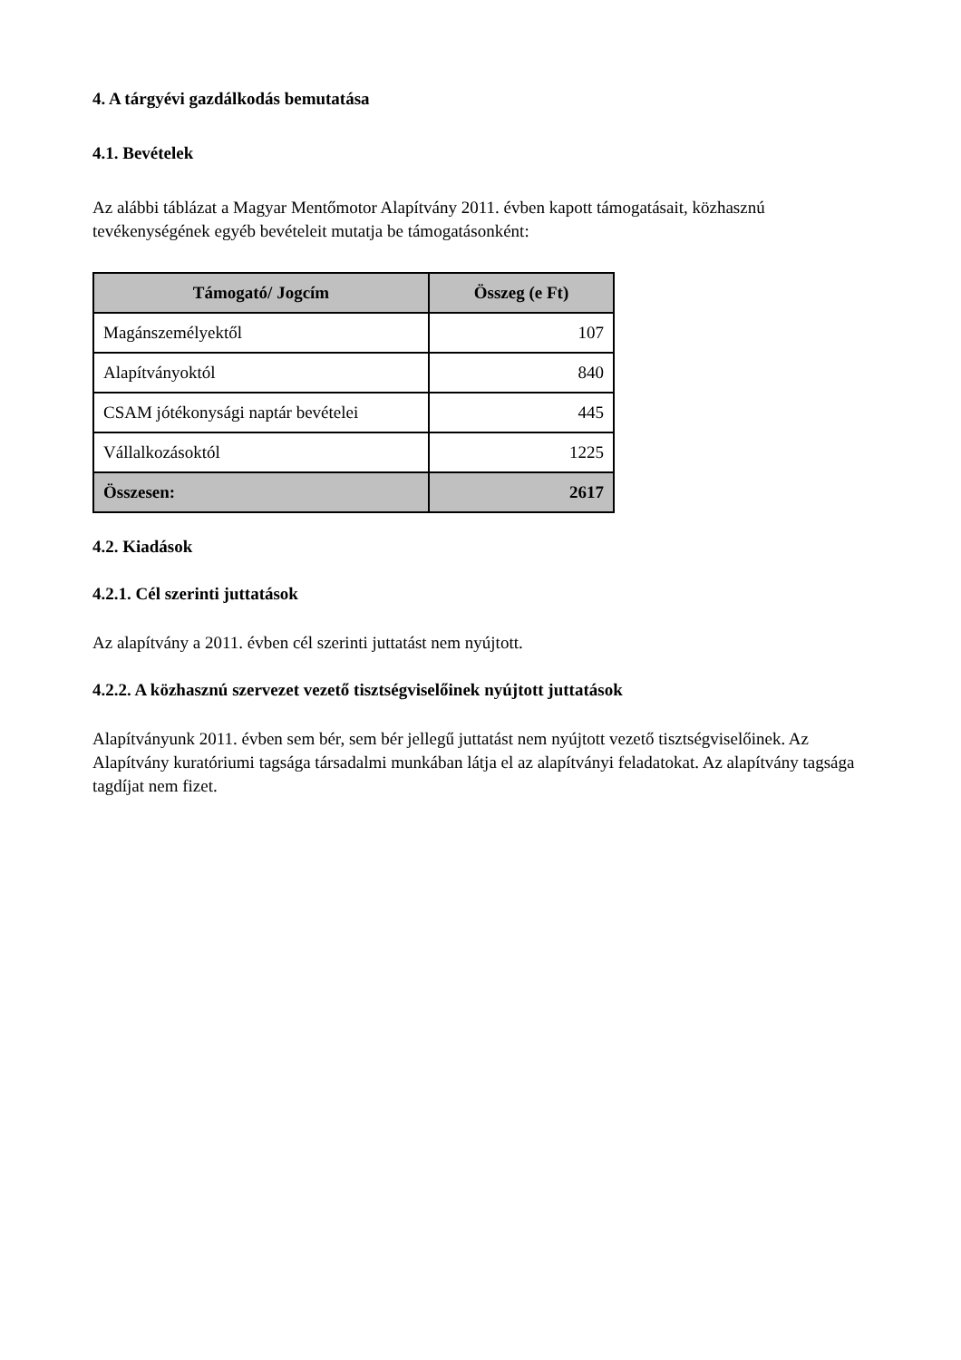4. A tárgyévi gazdálkodás bemutatása
4.1. Bevételek
Az alábbi táblázat a Magyar Mentőmotor Alapítvány 2011. évben kapott támogatásait, közhasznú tevékenységének egyéb bevételeit mutatja be támogatásonként:
| Támogató/ Jogcím | Összeg (e Ft) |
| --- | --- |
| Magánszemélyektől | 107 |
| Alapítványoktól | 840 |
| CSAM jótékonysági naptár bevételei | 445 |
| Vállalkozásoktól | 1225 |
| Összesen: | 2617 |
4.2. Kiadások
4.2.1. Cél szerinti juttatások
Az alapítvány a 2011. évben cél szerinti juttatást nem nyújtott.
4.2.2. A közhasznú szervezet vezető tisztségviselőinek nyújtott juttatások
Alapítványunk 2011. évben sem bér, sem bér jellegű juttatást nem nyújtott vezető tisztségviselőinek. Az Alapítvány kuratóriumi tagsága társadalmi munkában látja el az alapítványi feladatokat. Az alapítvány tagsága tagdíjat nem fizet.